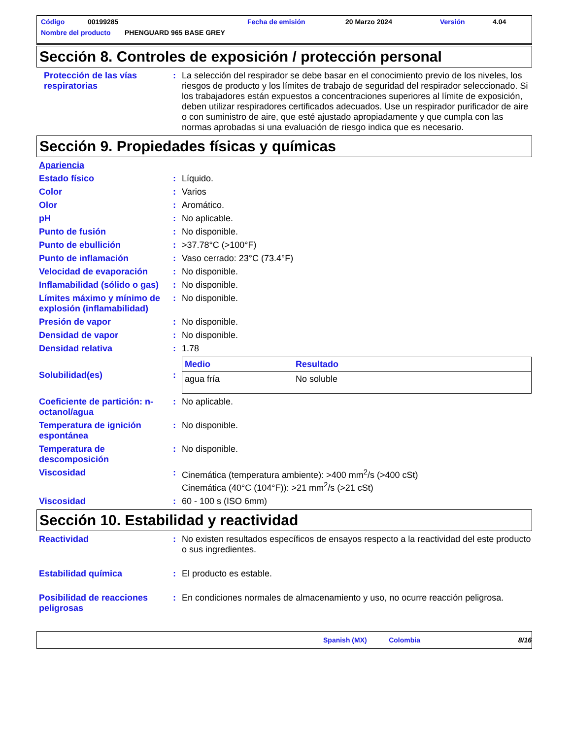Código 00199285 Fecha de emisión 20 Marzo 2024 Versión 4.04
Nombre del producto PHENGUARD 965 BASE GREY
Sección 8. Controles de exposición / protección personal
Protección de las vías respiratorias
: La selección del respirador se debe basar en el conocimiento previo de los niveles, los riesgos de producto y los límites de trabajo de seguridad del respirador seleccionado. Si los trabajadores están expuestos a concentraciones superiores al límite de exposición, deben utilizar respiradores certificados adecuados. Use un respirador purificador de aire o con suministro de aire, que esté ajustado apropiadamente y que cumpla con las normas aprobadas si una evaluación de riesgo indica que es necesario.
Sección 9. Propiedades físicas y químicas
Apariencia
Estado físico : Líquido.
Color : Varios
Olor : Aromático.
pH : No aplicable.
Punto de fusión : No disponible.
Punto de ebullición : >37.78°C (>100°F)
Punto de inflamación : Vaso cerrado: 23°C (73.4°F)
Velocidad de evaporación : No disponible.
Inflamabilidad (sólido o gas)
: No disponible.
Límites máximo y mínimo de explosión (inflamabilidad)
: No disponible.
Presión de vapor : No disponible.
Densidad de vapor : No disponible.
Densidad relativa : 1.78
Solubilidad(es) :
| Medio | Resultado |
| --- | --- |
| agua fría | No soluble |
Coeficiente de partición: n-octanol/agua
: No aplicable.
Temperatura de ignición espontánea
: No disponible.
Temperatura de descomposición
: No disponible.
Viscosidad : Cinemática (temperatura ambiente): >400 mm<sup>2</sup>/s (>400 cSt)
Cinemática (40°C (104°F)): >21 mm<sup>2</sup>/s (>21 cSt)
Viscosidad : 60 - 100 s (ISO 6mm)
Sección 10. Estabilidad y reactividad
Reactividad : No existen resultados específicos de ensayos respecto a la reactividad del este producto o sus ingredientes.
Estabilidad química : El producto es estable.
Posibilidad de reacciones peligrosas
: En condiciones normales de almacenamiento y uso, no ocurre reacción peligrosa.
Spanish (MX) Colombia 8/16